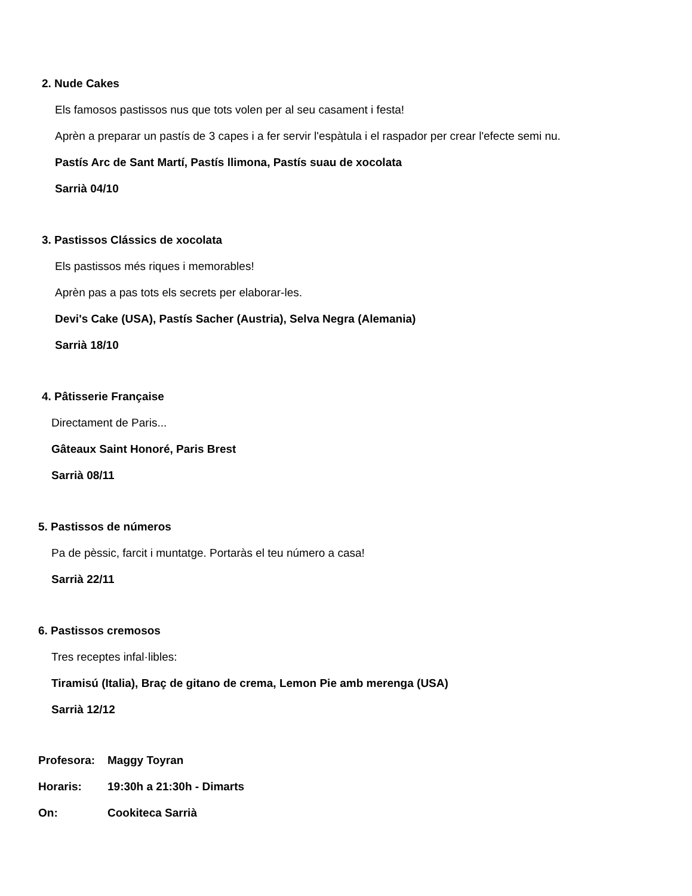2. Nude Cakes
Els famosos pastissos nus que tots volen per al seu casament i festa!
Aprèn a preparar un pastís de 3 capes i a fer servir l'espàtula i el raspador per crear l'efecte semi nu.
Pastís Arc de Sant Martí, Pastís llimona, Pastís suau de xocolata
Sarrià 04/10
3. Pastissos Clássics de xocolata
Els pastissos més riques i memorables!
Aprèn pas a pas tots els secrets per elaborar-les.
Devi's Cake (USA), Pastís Sacher (Austria), Selva Negra (Alemania)
Sarrià 18/10
4. Pâtisserie Française
Directament de Paris...
Gâteaux Saint Honoré, Paris Brest
Sarrià 08/11
5. Pastissos de números
Pa de pèssic, farcit i muntatge. Portaràs el teu número a casa!
Sarrià 22/11
6. Pastissos cremosos
Tres receptes infal·libles:
Tiramisú (Italia), Braç de gitano de crema, Lemon Pie amb merenga (USA)
Sarrià 12/12
Profesora: Maggy Toyran
Horaris: 19:30h a 21:30h - Dimarts
On: Cookiteca Sarrià